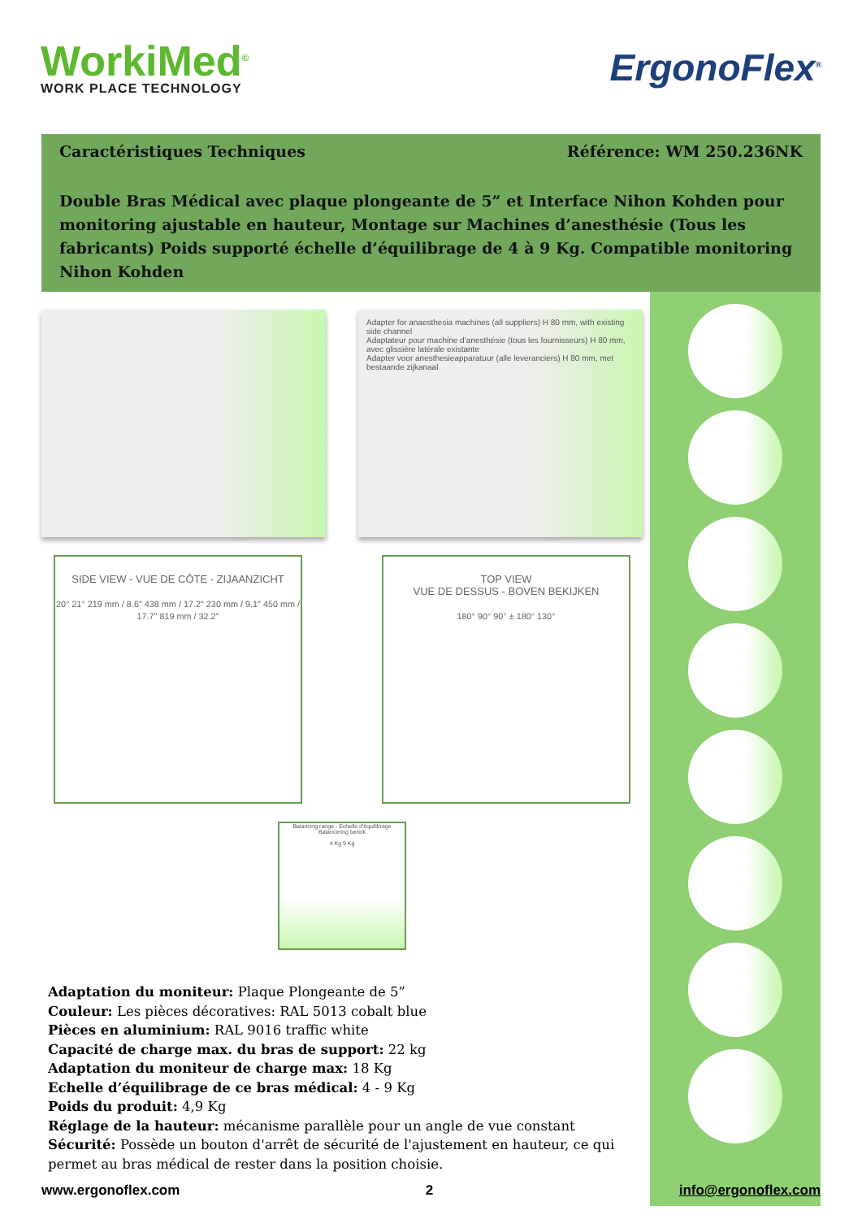WorkiMed<sup>©</sup>
WORK PLACE TECHNOLOGY
ErgonoFlex<sup>®</sup>
Caractéristiques Techniques Référence: WM 250.236NK
Double Bras Médical avec plaque plongeante de 5” et Interface Nihon Kohden pour monitoring ajustable en hauteur, Montage sur Machines d’anesthésie (Tous les fabricants) Poids supporté échelle d’équilibrage de 4 à 9 Kg. Compatible monitoring Nihon Kohden
Adapter for anaesthesia machines (all suppliers) H 80 mm, with existing side channel
Adaptateur pour machine d’anesthésie (tous les fournisseurs) H 80 mm, avec glissière latérale existante
Adapter voor anesthesieapparatuur (alle leveranciers) H 80 mm, met bestaande zijkanaal
SIDE VIEW - VUE DE CÔTE - ZIJAANZICHT
20° 21° 219 mm / 8.6" 438 mm / 17.2" 230 mm / 9.1" 450 mm / 17.7" 819 mm / 32.2"
TOP VIEW
VUE DE DESSUS - BOVEN BEKIJKEN
180° 90° 90° ± 180° 130°
Balancing range - Échelle d'équilibrage
Balancering bereik
4 Kg 9 Kg
Adaptation du moniteur: Plaque Plongeante de 5”
Couleur: Les pièces décoratives: RAL 5013 cobalt blue
Pièces en aluminium: RAL 9016 traffic white
Capacité de charge max. du bras de support: 22 kg
Adaptation du moniteur de charge max: 18 Kg
Echelle d’équilibrage de ce bras médical: 4 - 9 Kg
Poids du produit: 4,9 Kg
Réglage de la hauteur: mécanisme parallèle pour un angle de vue constant
Sécurité: Possède un bouton d'arrêt de sécurité de l'ajustement en hauteur, ce qui permet au bras médical de rester dans la position choisie.
www.ergonoflex.com 2 info@ergonoflex.com